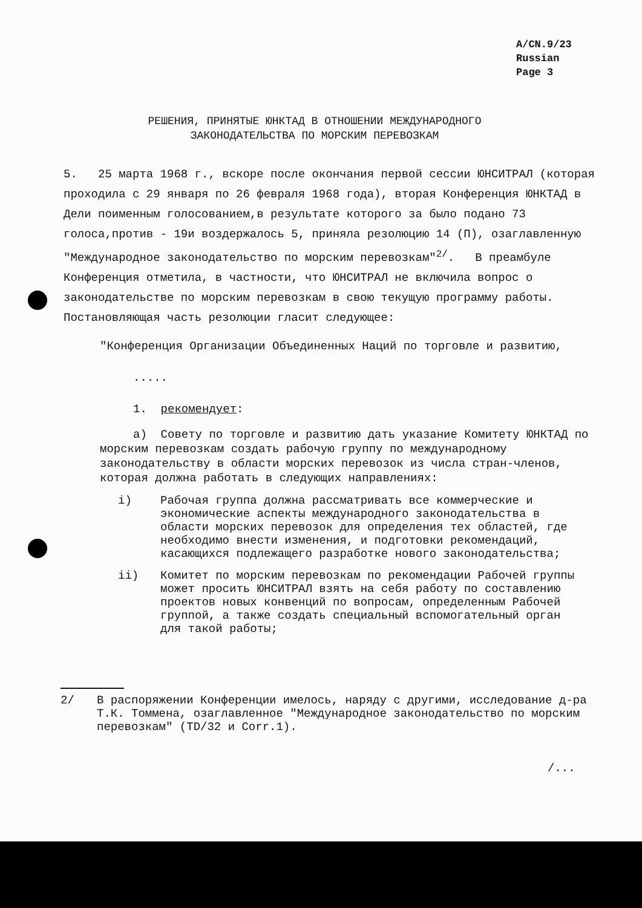A/CN.9/23
Russian
Page 3
РЕШЕНИЯ, ПРИНЯТЫЕ ЮНКТАД В ОТНОШЕНИИ МЕЖДУНАРОДНОГО
ЗАКОНОДАТЕЛЬСТВА ПО МОРСКИМ ПЕРЕВОЗКАМ
5. 25 марта 1968 г., вскоре после окончания первой сессии ЮНСИТРАЛ (которая проходила с 29 января по 26 февраля 1968 года), вторая Конференция ЮНКТАД в Дели поименным голосованием,в результате которого за было подано 73 голоса,против - 19и воздержалось 5, приняла резолюцию 14 (П), озаглавленную "Международное законодательство по морским перевозкам"<sup>2/</sup>. В преамбуле Конференция отметила, в частности, что ЮНСИТРАЛ не включила вопрос о законодательстве по морским перевозкам в свою текущую программу работы. Постановляющая часть резолюции гласит следующее:
"Конференция Организации Объединенных Наций по торговле и развитию,
.....
1. рекомендует:
а) Совету по торговле и развитию дать указание Комитету ЮНКТАД по морским перевозкам создать рабочую группу по международному законодательству в области морских перевозок из числа стран-членов, которая должна работать в следующих направлениях:
i) Рабочая группа должна рассматривать все коммерческие и экономические аспекты международного законодательства в области морских перевозок для определения тех областей, где необходимо внести изменения, и подготовки рекомендаций, касающихся подлежащего разработке нового законодательства;
ii) Комитет по морским перевозкам по рекомендации Рабочей группы может просить ЮНСИТРАЛ взять на себя работу по составлению проектов новых конвенций по вопросам, определенным Рабочей группой, а также создать специальный вспомогательный орган для такой работы;
2/ В распоряжении Конференции имелось, наряду с другими, исследование д-ра Т.К. Томмена, озаглавленное "Международное законодательство по морским перевозкам" (TD/32 и Corr.1).
/...